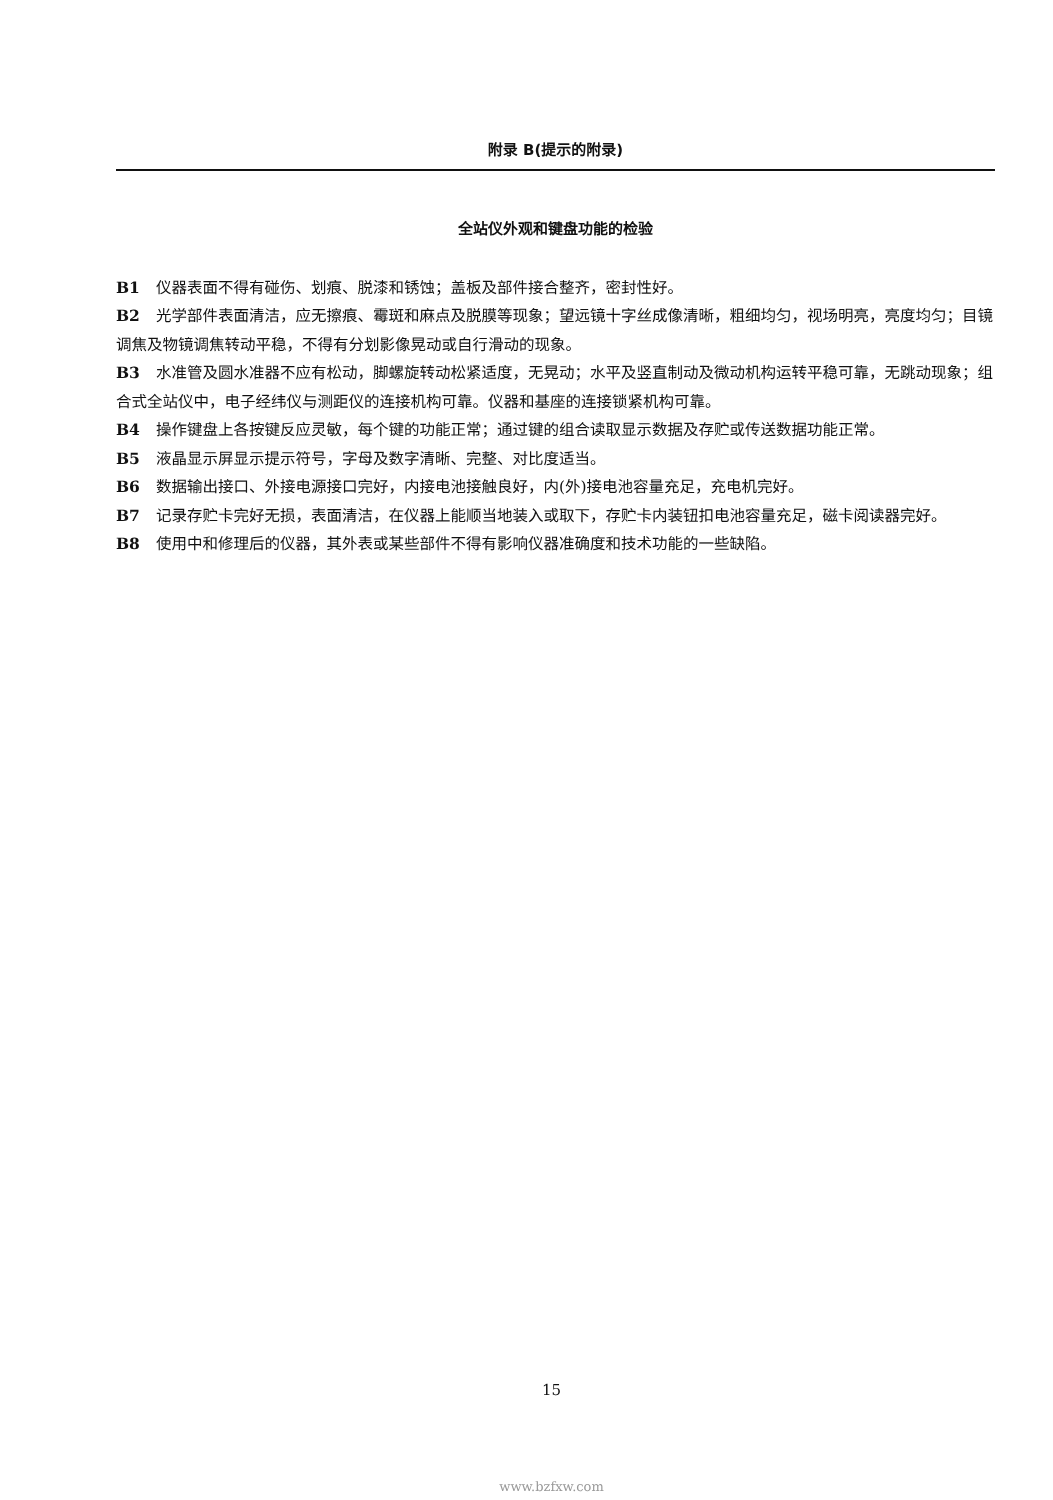附录 B(提示的附录)
全站仪外观和键盘功能的检验
B1 仪器表面不得有碰伤、划痕、脱漆和锈蚀；盖板及部件接合整齐，密封性好。
B2 光学部件表面清洁，应无擦痕、霉斑和麻点及脱膜等现象；望远镜十字丝成像清晰，粗细均匀，视场明亮，亮度均匀；目镜调焦及物镜调焦转动平稳，不得有分划影像晃动或自行滑动的现象。
B3 水准管及圆水准器不应有松动，脚螺旋转动松紧适度，无晃动；水平及竖直制动及微动机构运转平稳可靠，无跳动现象；组合式全站仪中，电子经纬仪与测距仪的连接机构可靠。仪器和基座的连接锁紧机构可靠。
B4 操作键盘上各按键反应灵敏，每个键的功能正常；通过键的组合读取显示数据及存贮或传送数据功能正常。
B5 液晶显示屏显示提示符号，字母及数字清晰、完整、对比度适当。
B6 数据输出接口、外接电源接口完好，内接电池接触良好，内(外)接电池容量充足，充电机完好。
B7 记录存贮卡完好无损，表面清洁，在仪器上能顺当地装入或取下，存贮卡内装钮扣电池容量充足，磁卡阅读器完好。
B8 使用中和修理后的仪器，其外表或某些部件不得有影响仪器准确度和技术功能的一些缺陷。
15
www.bzfxw.com